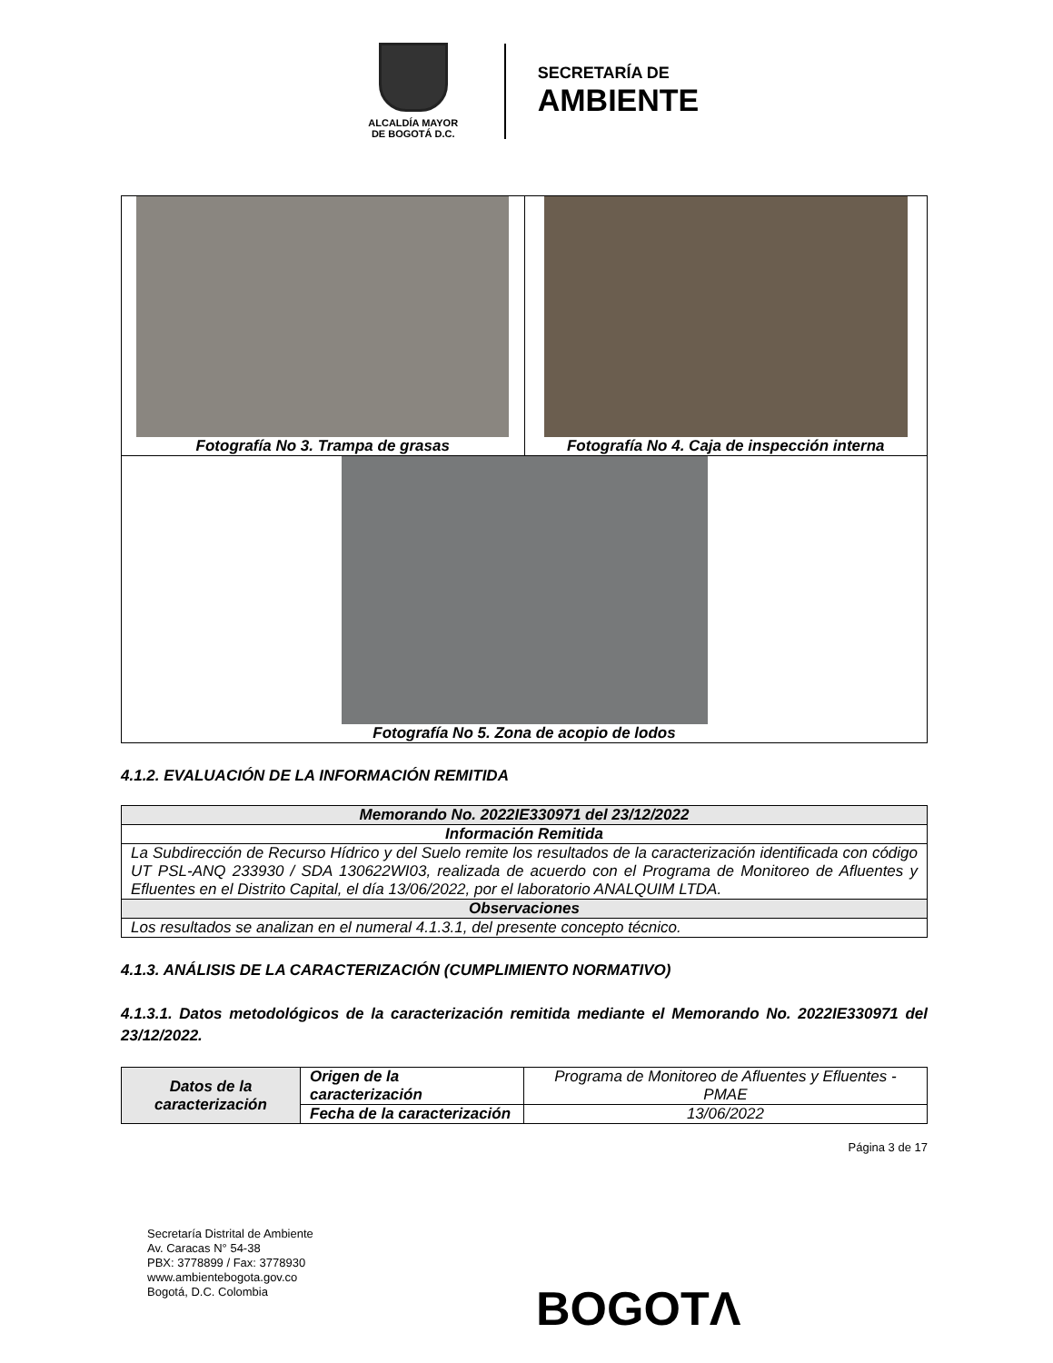ALCALDÍA MAYOR
DE BOGOTÁ D.C.
SECRETARÍA DE
AMBIENTE
| Fotografía No 3. Trampa de grasas | Fotografía No 4. Caja de inspección interna |
| Fotografía No 5. Zona de acopio de lodos | |
4.1.2. EVALUACIÓN DE LA INFORMACIÓN REMITIDA
| Memorando No. 2022IE330971 del 23/12/2022 |
| --- |
| Información Remitida |
| La Subdirección de Recurso Hídrico y del Suelo remite los resultados de la caracterización identificada con código UT PSL-ANQ 233930 / SDA 130622WI03, realizada de acuerdo con el Programa de Monitoreo de Afluentes y Efluentes en el Distrito Capital, el día 13/06/2022, por el laboratorio ANALQUIM LTDA. |
| Observaciones |
| Los resultados se analizan en el numeral 4.1.3.1, del presente concepto técnico. |
4.1.3. ANÁLISIS DE LA CARACTERIZACIÓN (CUMPLIMIENTO NORMATIVO)
4.1.3.1. Datos metodológicos de la caracterización remitida mediante el Memorando No. 2022IE330971 del 23/12/2022.
| Datos de la caracterización | Origen de la caracterización | Programa de Monitoreo de Afluentes y Efluentes - PMAE |
| | Fecha de la caracterización | 13/06/2022 |
Página 3 de 17
Secretaría Distrital de Ambiente
Av. Caracas N° 54-38
PBX: 3778899 / Fax: 3778930
www.ambientebogota.gov.co
Bogotá, D.C. Colombia
BOGOTΛ